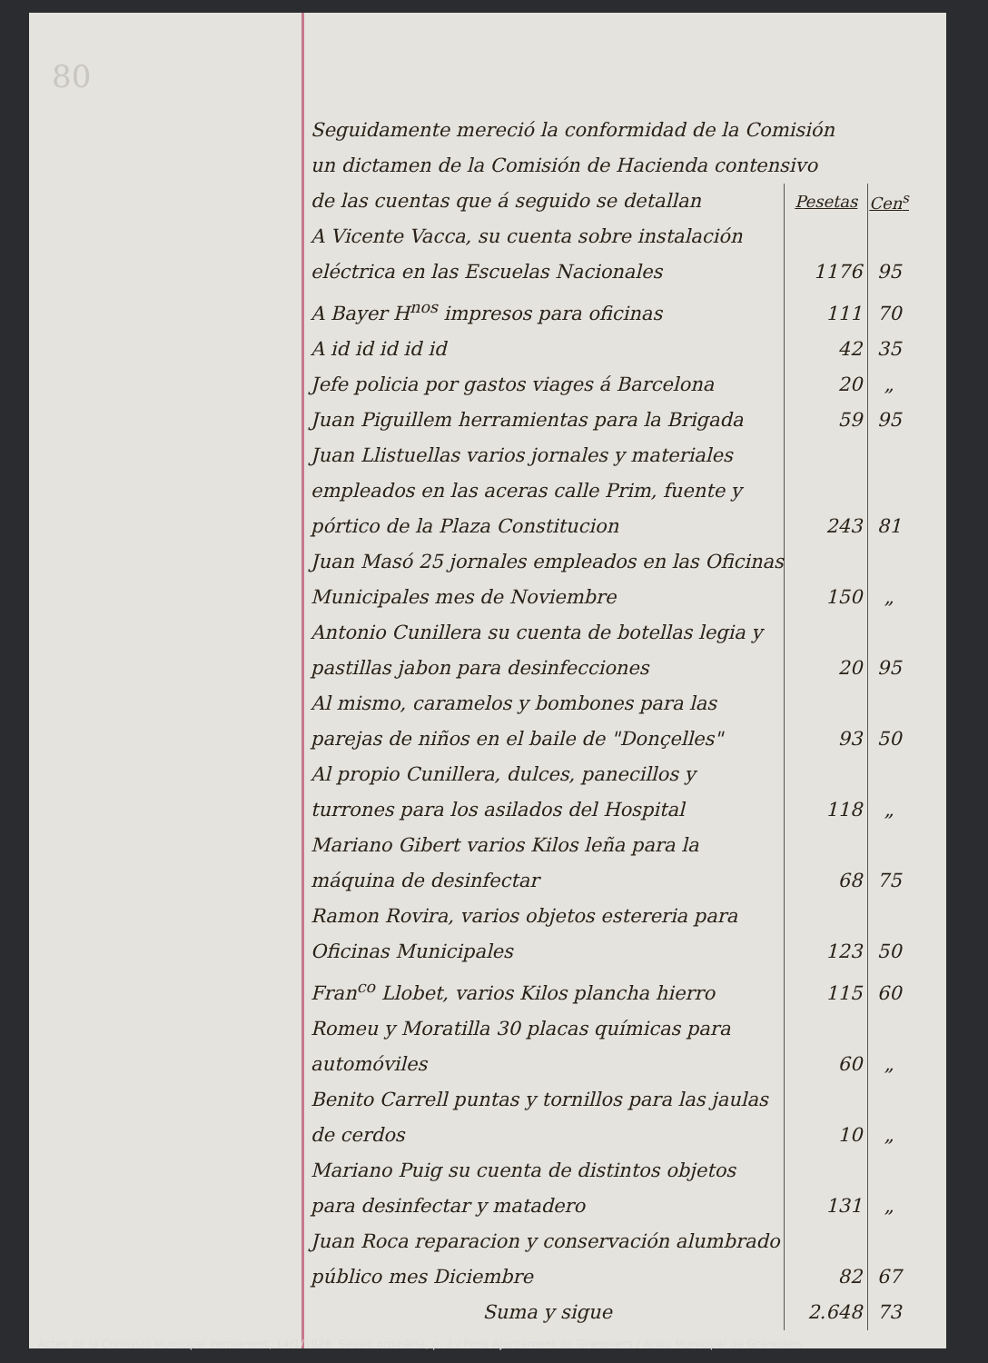80
Seguidamente mereció la conformidad de la Comisión
un dictamen de la Comisión de Hacienda contensivo
| de las cuentas que á seguido se detallan | Pesetas | Cen<sup>s</sup> |
| A Vicente Vacca, su cuenta sobre instalación eléctrica en las Escuelas Nacionales | 1176 | 95 |
| A Bayer H<sup>nos</sup> impresos para oficinas | 111 | 70 |
| A id id id id id | 42 | 35 |
| Jefe policia por gastos viages á Barcelona | 20 | „ |
| Juan Piguillem herramientas para la Brigada | 59 | 95 |
| Juan Llistuellas varios jornales y materiales empleados en las aceras calle Prim, fuente y pórtico de la Plaza Constitucion | 243 | 81 |
| Juan Masó 25 jornales empleados en las Oficinas Municipales mes de Noviembre | 150 | „ |
| Antonio Cunillera su cuenta de botellas legia y pastillas jabon para desinfecciones | 20 | 95 |
| Al mismo, caramelos y bombones para las parejas de niños en el baile de "Donçelles" | 93 | 50 |
| Al propio Cunillera, dulces, panecillos y turrones para los asilados del Hospital | 118 | „ |
| Mariano Gibert varios Kilos leña para la máquina de desinfectar | 68 | 75 |
| Ramon Rovira, varios objetos estereria para Oficinas Municipales | 123 | 50 |
| Fran<sup>co</sup> Llobet, varios Kilos plancha hierro | 115 | 60 |
| Romeu y Moratilla 30 placas químicas para automóviles | 60 | „ |
| Benito Carrell puntas y tornillos para las jaulas de cerdos | 10 | „ |
| Mariano Puig su cuenta de distintos objetos para desinfectar y matadero | 131 | „ |
| Juan Roca reparacion y conservación alumbrado público mes Diciembre | 82 | 67 |
| Suma y sigue | 2.648 | 73 |
Actes de la Comissió Municipal Permanent, 14/1/1926. Sessió ordinària, p. 2 / Fons Ajuntament de Granollers / Arxiu Municipal de Granollers